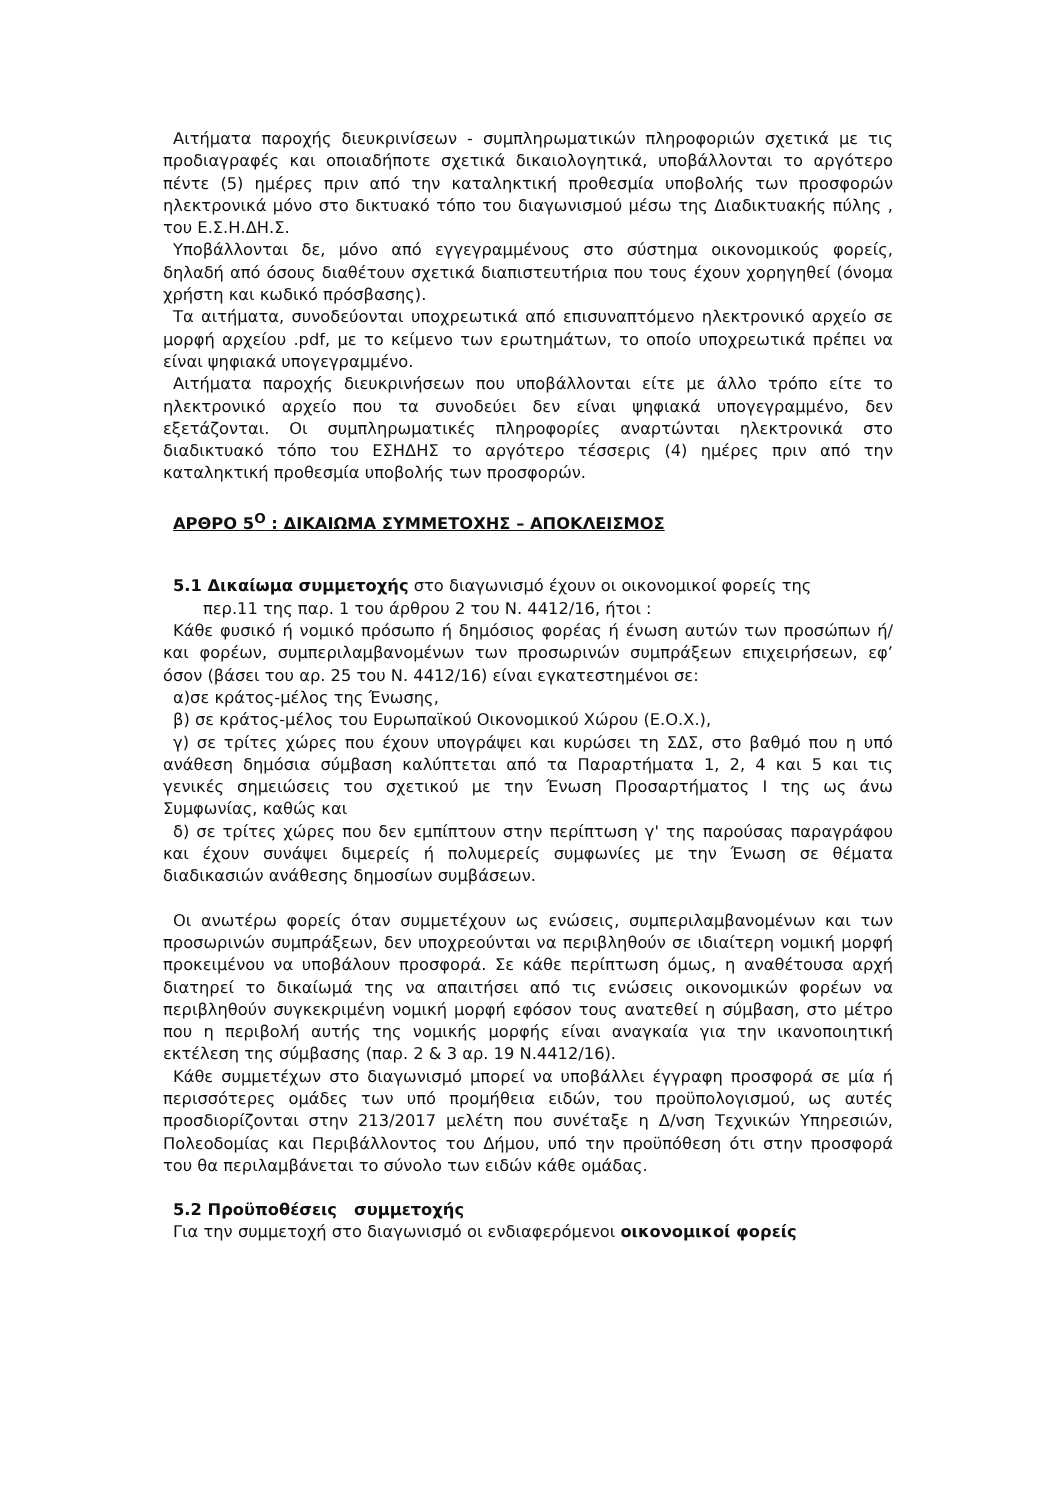Αιτήματα παροχής διευκρινίσεων - συμπληρωματικών πληροφοριών σχετικά με τις προδιαγραφές και οποιαδήποτε σχετικά δικαιολογητικά, υποβάλλονται το αργότερο πέντε (5) ημέρες πριν από την καταληκτική προθεσμία υποβολής των προσφορών ηλεκτρονικά μόνο στο δικτυακό τόπο του διαγωνισμού μέσω της Διαδικτυακής πύλης , του Ε.Σ.Η.ΔΗ.Σ.
Υποβάλλονται δε, μόνο από εγγεγραμμένους στο σύστημα οικονομικούς φορείς, δηλαδή από όσους διαθέτουν σχετικά διαπιστευτήρια που τους έχουν χορηγηθεί (όνομα χρήστη και κωδικό πρόσβασης).
Τα αιτήματα, συνοδεύονται υποχρεωτικά από επισυναπτόμενο ηλεκτρονικό αρχείο σε μορφή αρχείου .pdf, με το κείμενο των ερωτημάτων, το οποίο υποχρεωτικά πρέπει να είναι ψηφιακά υπογεγραμμένο.
Αιτήματα παροχής διευκρινήσεων που υποβάλλονται είτε με άλλο τρόπο είτε το ηλεκτρονικό αρχείο που τα συνοδεύει δεν είναι ψηφιακά υπογεγραμμένο, δεν εξετάζονται. Οι συμπληρωματικές πληροφορίες αναρτώνται ηλεκτρονικά στο διαδικτυακό τόπο του ΕΣΗΔΗΣ το αργότερο τέσσερις (4) ημέρες πριν από την καταληκτική προθεσμία υποβολής των προσφορών.
ΑΡΘΡΟ 5<sup>Ο</sup> : ΔΙΚΑΙΩΜΑ ΣΥΜΜΕΤΟΧΗΣ – ΑΠΟΚΛΕΙΣΜΟΣ
5.1 Δικαίωμα συμμετοχής στο διαγωνισμό έχουν οι οικονομικοί φορείς της
περ.11 της παρ. 1 του άρθρου 2 του Ν. 4412/16, ήτοι :
Κάθε φυσικό ή νομικό πρόσωπο ή δημόσιος φορέας ή ένωση αυτών των προσώπων ή/και φορέων, συμπεριλαμβανομένων των προσωρινών συμπράξεων επιχειρήσεων, εφ’ όσον (βάσει του αρ. 25 του Ν. 4412/16) είναι εγκατεστημένοι σε:
α)σε κράτος-μέλος της Ένωσης,
β) σε κράτος-μέλος του Ευρωπαϊκού Οικονομικού Χώρου (Ε.Ο.Χ.),
γ) σε τρίτες χώρες που έχουν υπογράψει και κυρώσει τη ΣΔΣ, στο βαθμό που η υπό ανάθεση δημόσια σύμβαση καλύπτεται από τα Παραρτήματα 1, 2, 4 και 5 και τις γενικές σημειώσεις του σχετικού με την Ένωση Προσαρτήματος I της ως άνω Συμφωνίας, καθώς και
δ) σε τρίτες χώρες που δεν εμπίπτουν στην περίπτωση γ' της παρούσας παραγράφου και έχουν συνάψει διμερείς ή πολυμερείς συμφωνίες με την Ένωση σε θέματα διαδικασιών ανάθεσης δημοσίων συμβάσεων.
Οι ανωτέρω φορείς όταν συμμετέχουν ως ενώσεις, συμπεριλαμβανομένων και των προσωρινών συμπράξεων, δεν υποχρεούνται να περιβληθούν σε ιδιαίτερη νομική μορφή προκειμένου να υποβάλουν προσφορά. Σε κάθε περίπτωση όμως, η αναθέτουσα αρχή διατηρεί το δικαίωμά της να απαιτήσει από τις ενώσεις οικονομικών φορέων να περιβληθούν συγκεκριμένη νομική μορφή εφόσον τους ανατεθεί η σύμβαση, στο μέτρο που η περιβολή αυτής της νομικής μορφής είναι αναγκαία για την ικανοποιητική εκτέλεση της σύμβασης (παρ. 2 & 3 αρ. 19 Ν.4412/16).
Κάθε συμμετέχων στο διαγωνισμό μπορεί να υποβάλλει έγγραφη προσφορά σε μία ή περισσότερες ομάδες των υπό προμήθεια ειδών, του προϋπολογισμού, ως αυτές προσδιορίζονται στην 213/2017 μελέτη που συνέταξε η Δ/νση Τεχνικών Υπηρεσιών, Πολεοδομίας και Περιβάλλοντος του Δήμου, υπό την προϋπόθεση ότι στην προσφορά του θα περιλαμβάνεται το σύνολο των ειδών κάθε ομάδας.
5.2 Προϋποθέσεις συμμετοχής
Για την συμμετοχή στο διαγωνισμό οι ενδιαφερόμενοι οικονομικοί φορείς